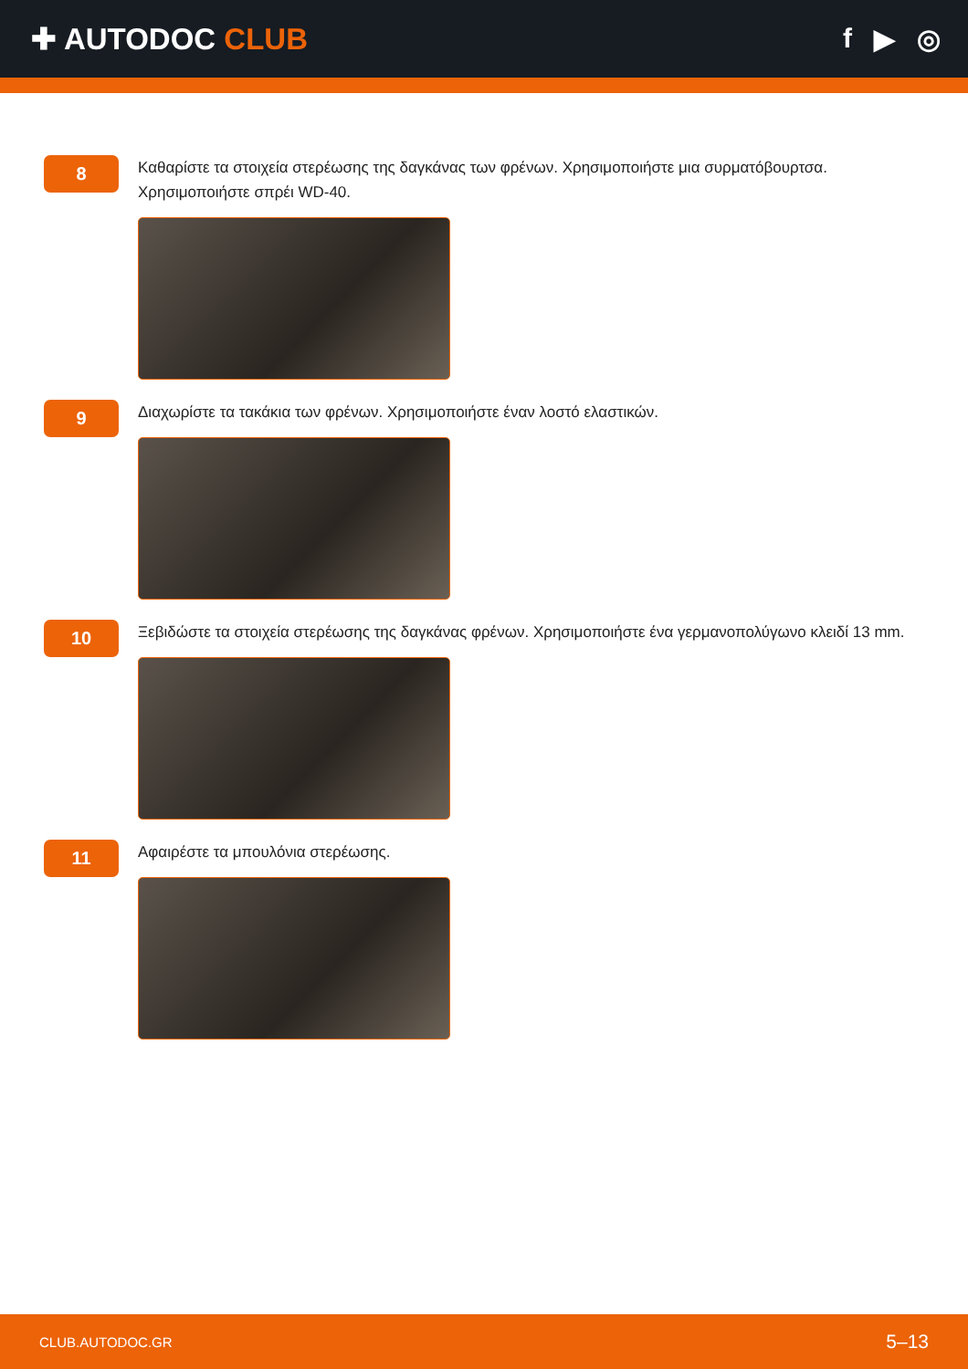✚ AUTODOC CLUB f ▶ ◎
8
Καθαρίστε τα στοιχεία στερέωσης της δαγκάνας των φρένων. Χρησιμοποιήστε μια συρματόβουρτσα. Χρησιμοποιήστε σπρέι WD-40.
9
Διαχωρίστε τα τακάκια των φρένων. Χρησιμοποιήστε έναν λοστό ελαστικών.
10
Ξεβιδώστε τα στοιχεία στερέωσης της δαγκάνας φρένων. Χρησιμοποιήστε ένα γερμανοπολύγωνο κλειδί 13 mm.
11
Αφαιρέστε τα μπουλόνια στερέωσης.
CLUB.AUTODOC.GR 5–13